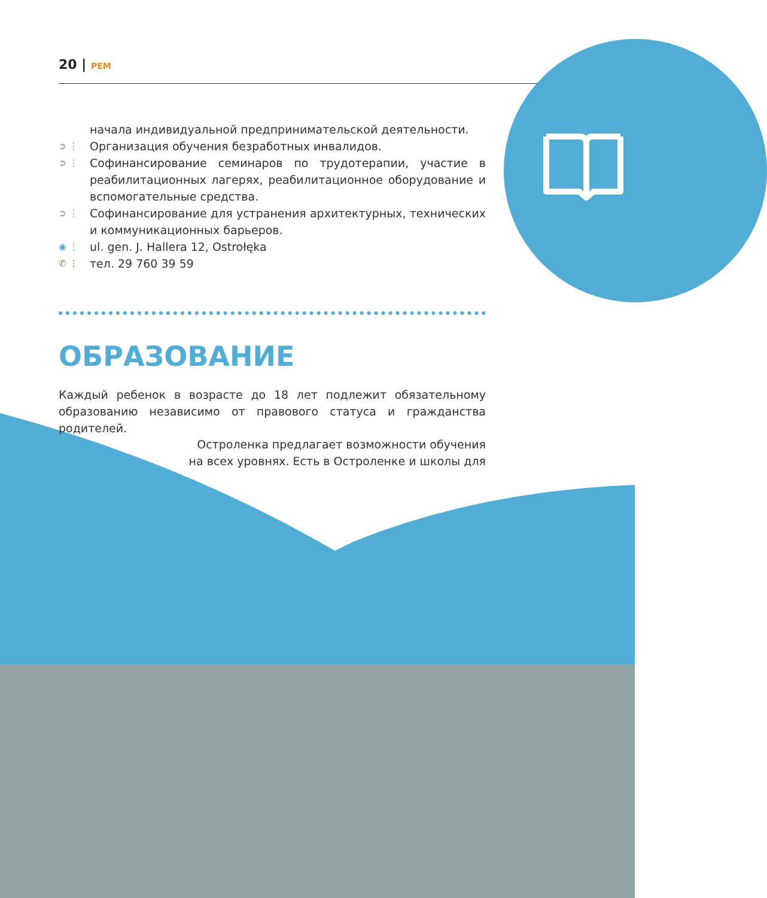20 | PEM
начала индивидуальной предпринимательской деятельности.
➲ ⋮
Организация обучения безработных инвалидов.
➲ ⋮
Софинансирование семинаров по трудотерапии, участие в реабилитационных лагерях, реабилитационное оборудование и вспомогательные средства.
➲ ⋮
Софинансирование для устранения архитектурных, технических и коммуникационных барьеров.
◉ ⋮
ul. gen. J. Hallera 12, Ostrołęka
✆ ⋮
тел. 29 760 39 59
ОБРАЗОВАНИЕ
Каждый ребенок в возрасте до 18 лет подлежит обязательному образованию независимо от правового статуса и гражданства родителей.
Остроленка предлагает возможности обучения на всех уровнях. Есть в Остроленке и школы для